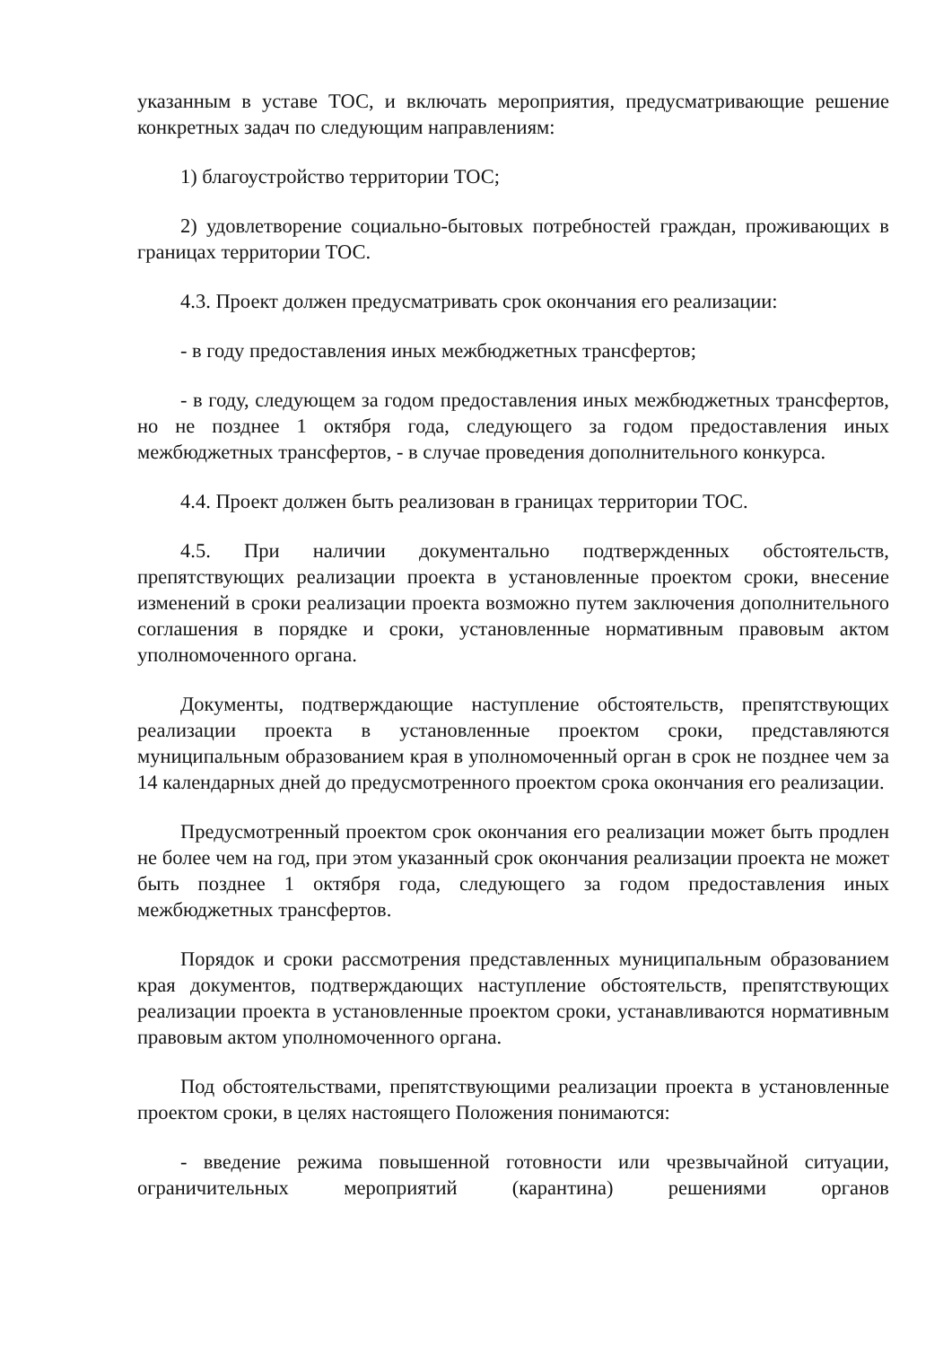указанным в уставе ТОС, и включать мероприятия, предусматривающие решение конкретных задач по следующим направлениям:
1) благоустройство территории ТОС;
2) удовлетворение социально-бытовых потребностей граждан, проживающих в границах территории ТОС.
4.3. Проект должен предусматривать срок окончания его реализации:
- в году предоставления иных межбюджетных трансфертов;
- в году, следующем за годом предоставления иных межбюджетных трансфертов, но не позднее 1 октября года, следующего за годом предоставления иных межбюджетных трансфертов, - в случае проведения дополнительного конкурса.
4.4. Проект должен быть реализован в границах территории ТОС.
4.5. При наличии документально подтвержденных обстоятельств, препятствующих реализации проекта в установленные проектом сроки, внесение изменений в сроки реализации проекта возможно путем заключения дополнительного соглашения в порядке и сроки, установленные нормативным правовым актом уполномоченного органа.
Документы, подтверждающие наступление обстоятельств, препятствующих реализации проекта в установленные проектом сроки, представляются муниципальным образованием края в уполномоченный орган в срок не позднее чем за 14 календарных дней до предусмотренного проектом срока окончания его реализации.
Предусмотренный проектом срок окончания его реализации может быть продлен не более чем на год, при этом указанный срок окончания реализации проекта не может быть позднее 1 октября года, следующего за годом предоставления иных межбюджетных трансфертов.
Порядок и сроки рассмотрения представленных муниципальным образованием края документов, подтверждающих наступление обстоятельств, препятствующих реализации проекта в установленные проектом сроки, устанавливаются нормативным правовым актом уполномоченного органа.
Под обстоятельствами, препятствующими реализации проекта в установленные проектом сроки, в целях настоящего Положения понимаются:
- введение режима повышенной готовности или чрезвычайной ситуации, ограничительных мероприятий (карантина) решениями органов